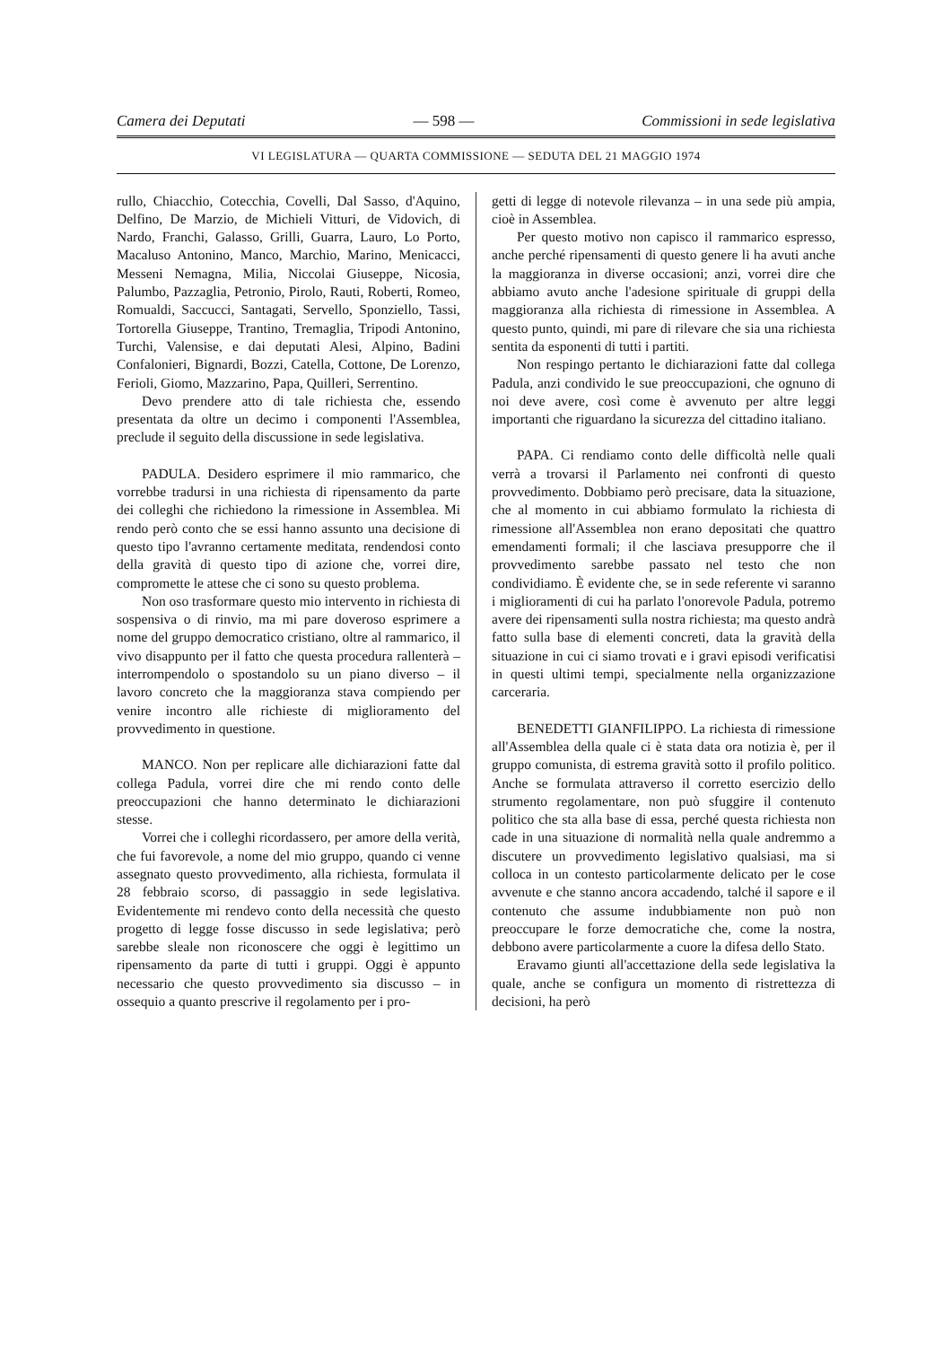Camera dei Deputati — 598 — Commissioni in sede legislativa
VI LEGISLATURA — QUARTA COMMISSIONE — SEDUTA DEL 21 MAGGIO 1974
rullo, Chiacchio, Cotecchia, Covelli, Dal Sasso, d'Aquino, Delfino, De Marzio, de Michieli Vitturi, de Vidovich, di Nardo, Franchi, Galasso, Grilli, Guarra, Lauro, Lo Porto, Macaluso Antonino, Manco, Marchio, Marino, Menicacci, Messeni Nemagna, Milia, Niccolai Giuseppe, Nicosia, Palumbo, Pazzaglia, Petronio, Pirolo, Rauti, Roberti, Romeo, Romualdi, Saccucci, Santagati, Servello, Sponziello, Tassi, Tortorella Giuseppe, Trantino, Tremaglia, Tripodi Antonino, Turchi, Valensise, e dai deputati Alesi, Alpino, Badini Confalonieri, Bignardi, Bozzi, Catella, Cottone, De Lorenzo, Ferioli, Giomo, Mazzarino, Papa, Quilleri, Serrentino.
Devo prendere atto di tale richiesta che, essendo presentata da oltre un decimo i componenti l'Assemblea, preclude il seguito della discussione in sede legislativa.
PADULA. Desidero esprimere il mio rammarico, che vorrebbe tradursi in una richiesta di ripensamento da parte dei colleghi che richiedono la rimessione in Assemblea. Mi rendo però conto che se essi hanno assunto una decisione di questo tipo l'avranno certamente meditata, rendendosi conto della gravità di questo tipo di azione che, vorrei dire, compromette le attese che ci sono su questo problema.
Non oso trasformare questo mio intervento in richiesta di sospensiva o di rinvio, ma mi pare doveroso esprimere a nome del gruppo democratico cristiano, oltre al rammarico, il vivo disappunto per il fatto che questa procedura rallenterà – interrompendolo o spostandolo su un piano diverso – il lavoro concreto che la maggioranza stava compiendo per venire incontro alle richieste di miglioramento del provvedimento in questione.
MANCO. Non per replicare alle dichiarazioni fatte dal collega Padula, vorrei dire che mi rendo conto delle preoccupazioni che hanno determinato le dichiarazioni stesse.
Vorrei che i colleghi ricordassero, per amore della verità, che fui favorevole, a nome del mio gruppo, quando ci venne assegnato questo provvedimento, alla richiesta, formulata il 28 febbraio scorso, di passaggio in sede legislativa. Evidentemente mi rendevo conto della necessità che questo progetto di legge fosse discusso in sede legislativa; però sarebbe sleale non riconoscere che oggi è legittimo un ripensamento da parte di tutti i gruppi. Oggi è appunto necessario che questo provvedimento sia discusso – in ossequio a quanto prescrive il regolamento per i pro-
getti di legge di notevole rilevanza – in una sede più ampia, cioè in Assemblea.
Per questo motivo non capisco il rammarico espresso, anche perché ripensamenti di questo genere li ha avuti anche la maggioranza in diverse occasioni; anzi, vorrei dire che abbiamo avuto anche l'adesione spirituale di gruppi della maggioranza alla richiesta di rimessione in Assemblea. A questo punto, quindi, mi pare di rilevare che sia una richiesta sentita da esponenti di tutti i partiti.
Non respingo pertanto le dichiarazioni fatte dal collega Padula, anzi condivido le sue preoccupazioni, che ognuno di noi deve avere, così come è avvenuto per altre leggi importanti che riguardano la sicurezza del cittadino italiano.
PAPA. Ci rendiamo conto delle difficoltà nelle quali verrà a trovarsi il Parlamento nei confronti di questo provvedimento. Dobbiamo però precisare, data la situazione, che al momento in cui abbiamo formulato la richiesta di rimessione all'Assemblea non erano depositati che quattro emendamenti formali; il che lasciava presupporre che il provvedimento sarebbe passato nel testo che non condividiamo. È evidente che, se in sede referente vi saranno i miglioramenti di cui ha parlato l'onorevole Padula, potremo avere dei ripensamenti sulla nostra richiesta; ma questo andrà fatto sulla base di elementi concreti, data la gravità della situazione in cui ci siamo trovati e i gravi episodi verificatisi in questi ultimi tempi, specialmente nella organizzazione carceraria.
BENEDETTI GIANFILIPPO. La richiesta di rimessione all'Assemblea della quale ci è stata data ora notizia è, per il gruppo comunista, di estrema gravità sotto il profilo politico. Anche se formulata attraverso il corretto esercizio dello strumento regolamentare, non può sfuggire il contenuto politico che sta alla base di essa, perché questa richiesta non cade in una situazione di normalità nella quale andremmo a discutere un provvedimento legislativo qualsiasi, ma si colloca in un contesto particolarmente delicato per le cose avvenute e che stanno ancora accadendo, talché il sapore e il contenuto che assume indubbiamente non può non preoccupare le forze democratiche che, come la nostra, debbono avere particolarmente a cuore la difesa dello Stato.
Eravamo giunti all'accettazione della sede legislativa la quale, anche se configura un momento di ristrettezza di decisioni, ha però